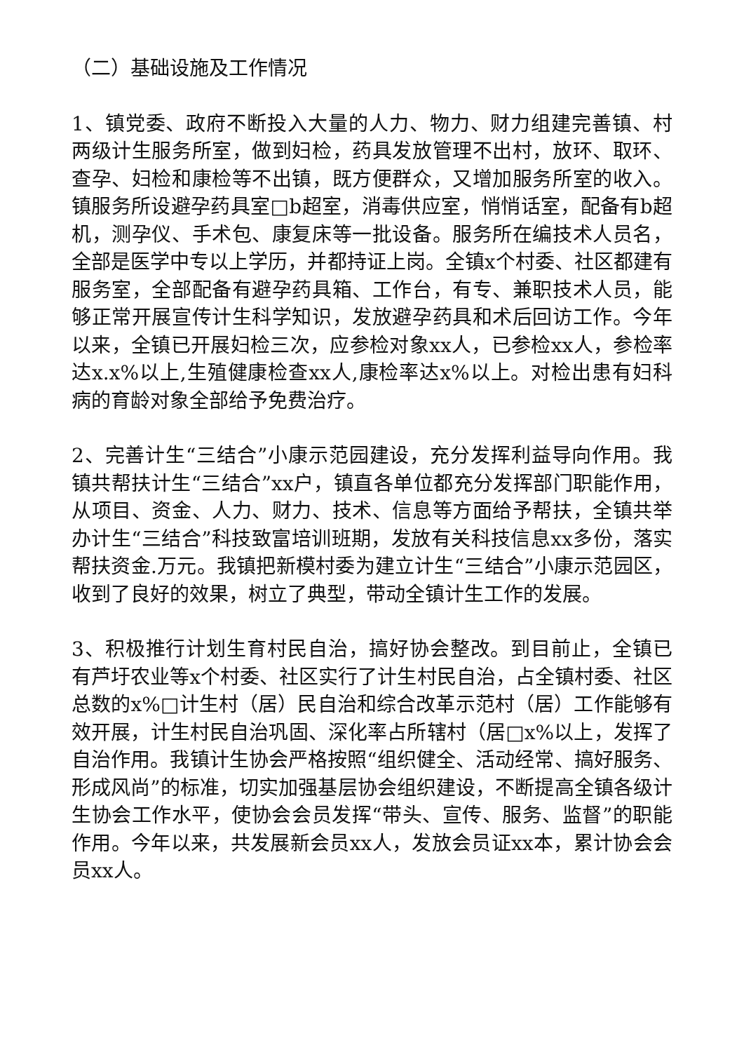（二）基础设施及工作情况
1、镇党委、政府不断投入大量的人力、物力、财力组建完善镇、村两级计生服务所室，做到妇检，药具发放管理不出村，放环、取环、查孕、妇检和康检等不出镇，既方便群众，又增加服务所室的收入。镇服务所设避孕药具室□b超室，消毒供应室，悄悄话室，配备有b超机，测孕仪、手术包、康复床等一批设备。服务所在编技术人员名，全部是医学中专以上学历，并都持证上岗。全镇x个村委、社区都建有服务室，全部配备有避孕药具箱、工作台，有专、兼职技术人员，能够正常开展宣传计生科学知识，发放避孕药具和术后回访工作。今年以来，全镇已开展妇检三次，应参检对象xx人，已参检xx人，参检率达x.x%以上,生殖健康检查xx人,康检率达x%以上。对检出患有妇科病的育龄对象全部给予免费治疗。
2、完善计生“三结合”小康示范园建设，充分发挥利益导向作用。我镇共帮扶计生“三结合”xx户，镇直各单位都充分发挥部门职能作用，从项目、资金、人力、财力、技术、信息等方面给予帮扶，全镇共举办计生“三结合”科技致富培训班期，发放有关科技信息xx多份，落实帮扶资金.万元。我镇把新模村委为建立计生“三结合”小康示范园区，收到了良好的效果，树立了典型，带动全镇计生工作的发展。
3、积极推行计划生育村民自治，搞好协会整改。到目前止，全镇已有芦圩农业等x个村委、社区实行了计生村民自治，占全镇村委、社区总数的x%□计生村（居）民自治和综合改革示范村（居）工作能够有效开展，计生村民自治巩固、深化率占所辖村（居□x%以上，发挥了自治作用。我镇计生协会严格按照“组织健全、活动经常、搞好服务、形成风尚”的标准，切实加强基层协会组织建设，不断提高全镇各级计生协会工作水平，使协会会员发挥“带头、宣传、服务、监督”的职能作用。今年以来，共发展新会员xx人，发放会员证xx本，累计协会会员xx人。